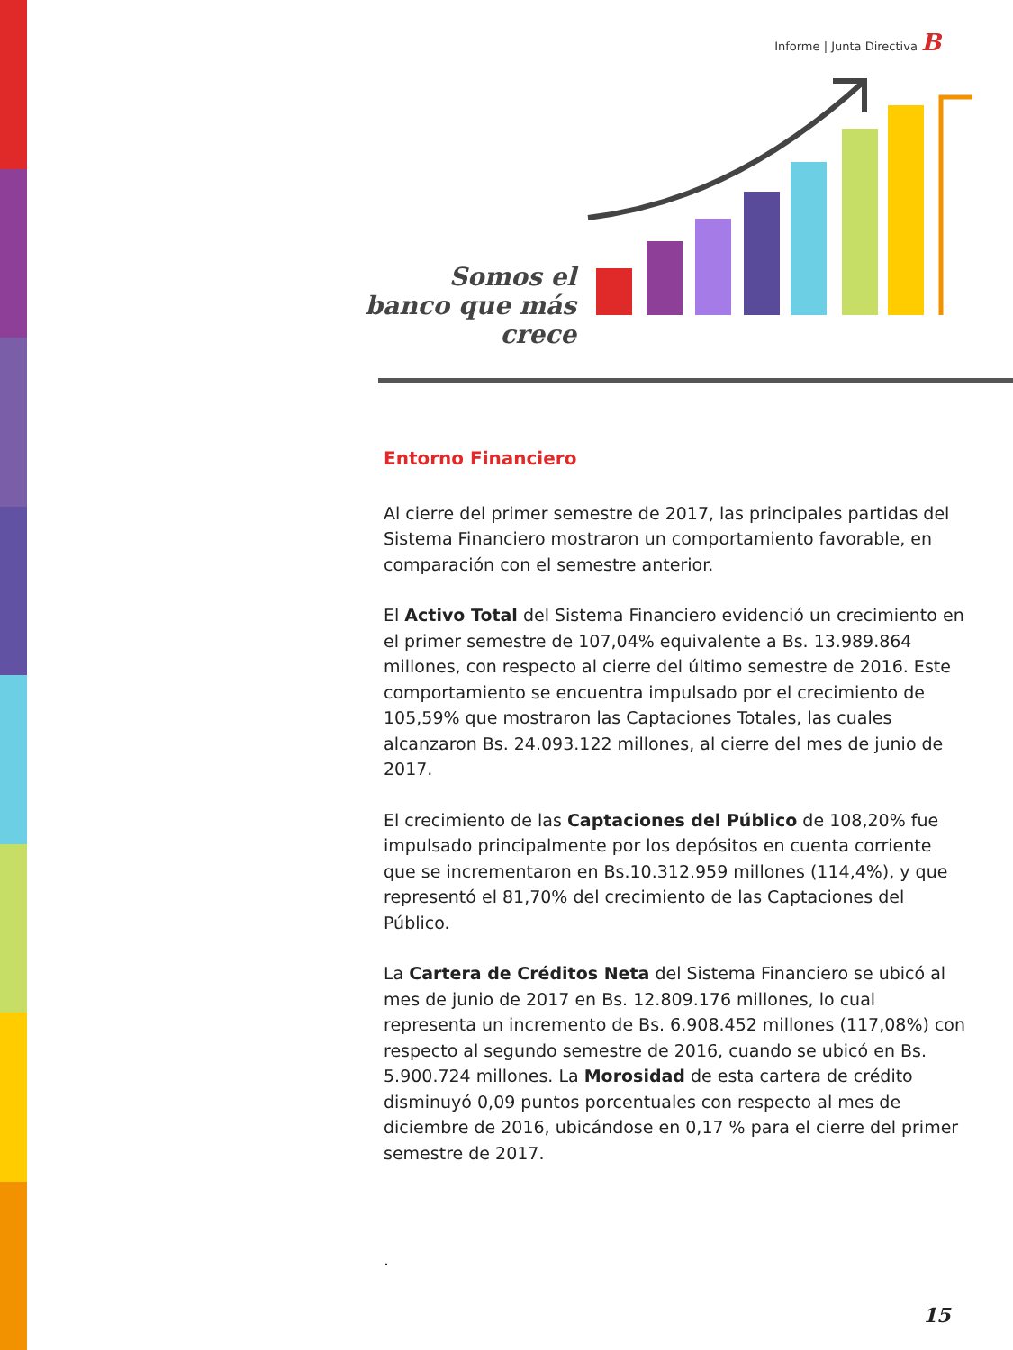Informe | Junta Directiva B
Somos el banco que más crece
Entorno Financiero
Al cierre del primer semestre de 2017, las principales partidas del Sistema Financiero mostraron un comportamiento favorable, en comparación con el semestre anterior.
El Activo Total del Sistema Financiero evidenció un crecimiento en el primer semestre de 107,04% equivalente a Bs. 13.989.864 millones, con respecto al cierre del último semestre de 2016. Este comportamiento se encuentra impulsado por el crecimiento de 105,59% que mostraron las Captaciones Totales, las cuales alcanzaron Bs. 24.093.122 millones, al cierre del mes de junio de 2017.
El crecimiento de las Captaciones del Público de 108,20% fue impulsado principalmente por los depósitos en cuenta corriente que se incrementaron en Bs.10.312.959 millones (114,4%), y que representó el 81,70% del crecimiento de las Captaciones del Público.
La Cartera de Créditos Neta del Sistema Financiero se ubicó al mes de junio de 2017 en Bs. 12.809.176 millones, lo cual representa un incremento de Bs. 6.908.452 millones (117,08%) con respecto al segundo semestre de 2016, cuando se ubicó en Bs. 5.900.724 millones. La Morosidad de esta cartera de crédito disminuyó 0,09 puntos porcentuales con respecto al mes de diciembre de 2016, ubicándose en 0,17 % para el cierre del primer semestre de 2017.
.
15